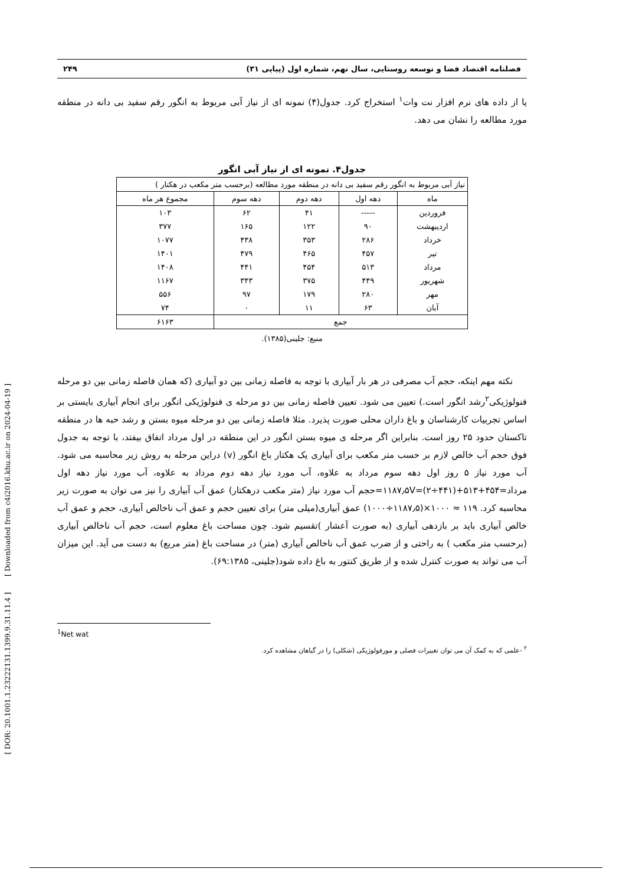[ DOR: 20.1001.1.23222131.1399.9.31.11.4 ] [ Downloaded from c4i2016.khu.ac.ir on 2024-04-19 ]
فصلنامه اقتصاد فضا و توسعه روستایی، سال نهم، شماره اول (پیاپی ۳۱) ۲۴۹
یا از داده های نرم افزار نت وات<sup>۱</sup> استخراج کرد. جدول(۴) نمونه ای از نیاز آبی مربوط به انگور رقم سفید بی دانه در منطقه مورد مطالعه را نشان می دهد.
جدول۴. نمونه ای از نیاز آبی انگور
| نیاز آبی مربوط به انگور رقم سفید بی دانه در منطقه مورد مطالعه (برحسب متر مکعب در هکتار ) | | | | |
| --- | --- | --- | --- | --- |
| ماه | دهه اول | دهه دوم | دهه سوم | مجموع هر ماه |
| فروردین | ----- | ۴۱ | ۶۲ | ۱۰۳ |
| اردیبهشت | ۹۰ | ۱۲۲ | ۱۶۵ | ۳۷۷ |
| خرداد | ۲۸۶ | ۳۵۳ | ۴۳۸ | ۱۰۷۷ |
| تیر | ۴۵۷ | ۴۶۵ | ۴۷۹ | ۱۴۰۱ |
| مرداد | ۵۱۳ | ۴۵۴ | ۴۴۱ | ۱۴۰۸ |
| شهریور | ۴۴۹ | ۳۷۵ | ۳۴۳ | ۱۱۶۷ |
| مهر | ۲۸۰ | ۱۷۹ | ۹۷ | ۵۵۶ |
| آبان | ۶۳ | ۱۱ | ۰ | ۷۴ |
| جمع | | | | ۶۱۶۳ |
منبع: جلینی(۱۳۸۵).
نکته مهم اینکه، حجم آب مصرفی در هر بار آبیاری با توجه به فاصله زمانی بین دو آبیاری (که همان فاصله زمانی بین دو مرحله فنولوژیکی<sup>۲</sup>رشد انگور است.) تعیین می شود. تعیین فاصله زمانی بین دو مرحله ی فنولوژیکی انگور برای انجام آبیاری بایستی بر اساس تجربیات کارشناسان و باغ داران محلی صورت پذیرد. مثلا فاصله زمانی بین دو مرحله میوه بستن و رشد حبه ها در منطقه تاکستان حدود ۲۵ روز است. بنابراین اگر مرحله ی میوه بستن انگور در این منطقه در اول مرداد اتفاق بیفتد، با توجه به جدول فوق حجم آب خالص لازم بر حسب متر مکعب برای آبیاری یک هکتار باغ انگور (v) دراین مرحله به روش زیر محاسبه می شود. آب مورد نیاز ۵ روز اول دهه سوم مرداد به علاوه، آب مورد نیاز دهه دوم مرداد به علاوه، آب مورد نیاز دهه اول مرداد=۱۱۸۷٫۵V=(۲÷۴۴۱)+۵۱۳+۴۵۴=حجم آب مورد نیاز (متر مکعب درهکتار) عمق آب آبیاری را نیز می توان به صورت زیر محاسبه کرد. ۱۱۹ ≈ ۱۰۰۰×(۱۱۸۷٫۵÷۱۰۰۰) عمق آبیاری(میلی متر) برای تعیین حجم و عمق آب ناخالص آبیاری، حجم و عمق آب خالص آبیاری باید بر بازدهی آبیاری (به صورت آعشار )تقسیم شود. چون مساحت باغ معلوم است، حجم آب ناخالص آبیاری (برحسب متر مکعب ) به راحتی و از ضرب عمق آب ناخالص آبیاری (متر) در مساحت باغ (متر مربع) به دست می آید. این میزان آب می تواند به صورت کنترل شده و از طریق کنتور به باغ داده شود(جلینی، ۶۹:۱۳۸۵).
<sup>1</sup> Net wat
<sup>۲</sup> -علمی که به کمک آن می توان تغییرات فصلی و مورفولوژیکی (شکلی) را در گیاهان مشاهده کرد.